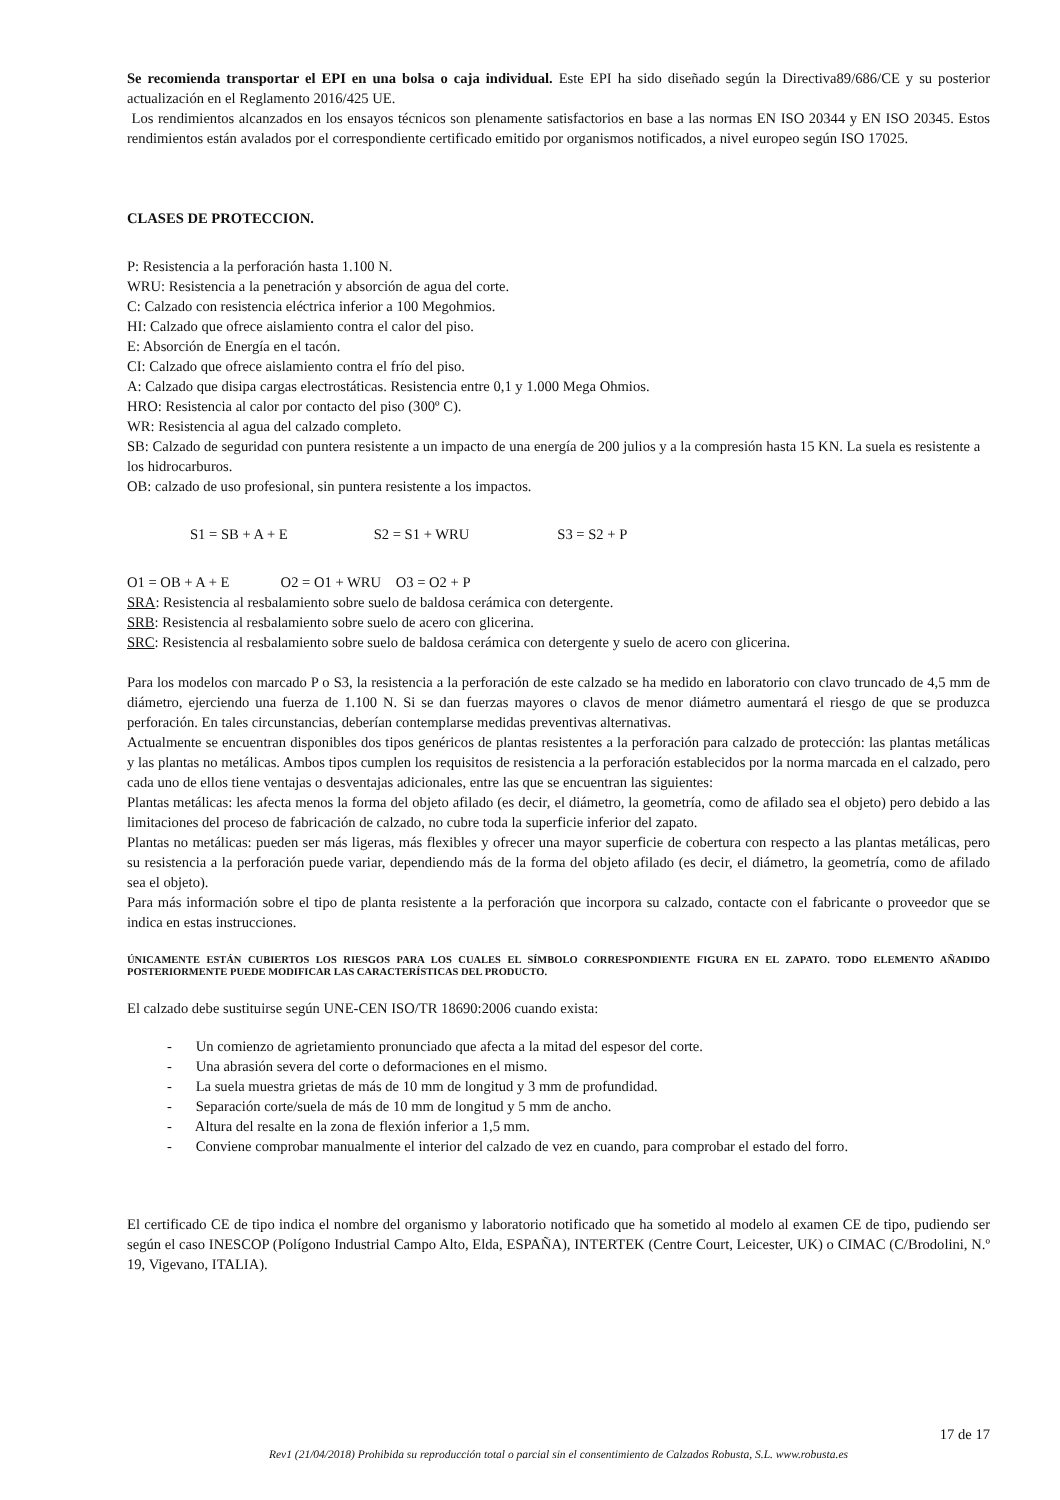Se recomienda transportar el EPI en una bolsa o caja individual. Este EPI ha sido diseñado según la Directiva89/686/CE y su posterior actualización en el Reglamento 2016/425 UE.
Los rendimientos alcanzados en los ensayos técnicos son plenamente satisfactorios en base a las normas EN ISO 20344 y EN ISO 20345. Estos rendimientos están avalados por el correspondiente certificado emitido por organismos notificados, a nivel europeo según ISO 17025.
CLASES DE PROTECCION.
P: Resistencia a la perforación hasta 1.100 N.
WRU: Resistencia a la penetración y absorción de agua del corte.
C: Calzado con resistencia eléctrica inferior a 100 Megohmios.
HI: Calzado que ofrece aislamiento contra el calor del piso.
E: Absorción de Energía en el tacón.
CI: Calzado que ofrece aislamiento contra el frío del piso.
A: Calzado que disipa cargas electrostáticas. Resistencia entre 0,1 y 1.000 Mega Ohmios.
HRO: Resistencia al calor por contacto del piso (300º C).
WR: Resistencia al agua del calzado completo.
SB: Calzado de seguridad con puntera resistente a un impacto de una energía de 200 julios y a la compresión hasta 15 KN. La suela es resistente a los hidrocarburos.
OB: calzado de uso profesional, sin puntera resistente a los impactos.
S1 = SB + A + E S2 = S1 + WRU S3 = S2 + P
O1 = OB + A + E O2 = O1 + WRU O3 = O2 + P
SRA: Resistencia al resbalamiento sobre suelo de baldosa cerámica con detergente.
SRB: Resistencia al resbalamiento sobre suelo de acero con glicerina.
SRC: Resistencia al resbalamiento sobre suelo de baldosa cerámica con detergente y suelo de acero con glicerina.
Para los modelos con marcado P o S3, la resistencia a la perforación de este calzado se ha medido en laboratorio con clavo truncado de 4,5 mm de diámetro, ejerciendo una fuerza de 1.100 N. Si se dan fuerzas mayores o clavos de menor diámetro aumentará el riesgo de que se produzca perforación. En tales circunstancias, deberían contemplarse medidas preventivas alternativas.
Actualmente se encuentran disponibles dos tipos genéricos de plantas resistentes a la perforación para calzado de protección: las plantas metálicas y las plantas no metálicas. Ambos tipos cumplen los requisitos de resistencia a la perforación establecidos por la norma marcada en el calzado, pero cada uno de ellos tiene ventajas o desventajas adicionales, entre las que se encuentran las siguientes:
Plantas metálicas: les afecta menos la forma del objeto afilado (es decir, el diámetro, la geometría, como de afilado sea el objeto) pero debido a las limitaciones del proceso de fabricación de calzado, no cubre toda la superficie inferior del zapato.
Plantas no metálicas: pueden ser más ligeras, más flexibles y ofrecer una mayor superficie de cobertura con respecto a las plantas metálicas, pero su resistencia a la perforación puede variar, dependiendo más de la forma del objeto afilado (es decir, el diámetro, la geometría, como de afilado sea el objeto).
Para más información sobre el tipo de planta resistente a la perforación que incorpora su calzado, contacte con el fabricante o proveedor que se indica en estas instrucciones.
ÚNICAMENTE ESTÁN CUBIERTOS LOS RIESGOS PARA LOS CUALES EL SÍMBOLO CORRESPONDIENTE FIGURA EN EL ZAPATO. TODO ELEMENTO AÑADIDO POSTERIORMENTE PUEDE MODIFICAR LAS CARACTERÍSTICAS DEL PRODUCTO.
El calzado debe sustituirse según UNE-CEN ISO/TR 18690:2006 cuando exista:
- Un comienzo de agrietamiento pronunciado que afecta a la mitad del espesor del corte.
- Una abrasión severa del corte o deformaciones en el mismo.
- La suela muestra grietas de más de 10 mm de longitud y 3 mm de profundidad.
- Separación corte/suela de más de 10 mm de longitud y 5 mm de ancho.
- Altura del resalte en la zona de flexión inferior a 1,5 mm.
- Conviene comprobar manualmente el interior del calzado de vez en cuando, para comprobar el estado del forro.
El certificado CE de tipo indica el nombre del organismo y laboratorio notificado que ha sometido al modelo al examen CE de tipo, pudiendo ser según el caso INESCOP (Polígono Industrial Campo Alto, Elda, ESPAÑA), INTERTEK (Centre Court, Leicester, UK) o CIMAC (C/Brodolini, N.º 19, Vigevano, ITALIA).
17 de 17
Rev1 (21/04/2018) Prohibida su reproducción total o parcial sin el consentimiento de Calzados Robusta, S.L. www.robusta.es